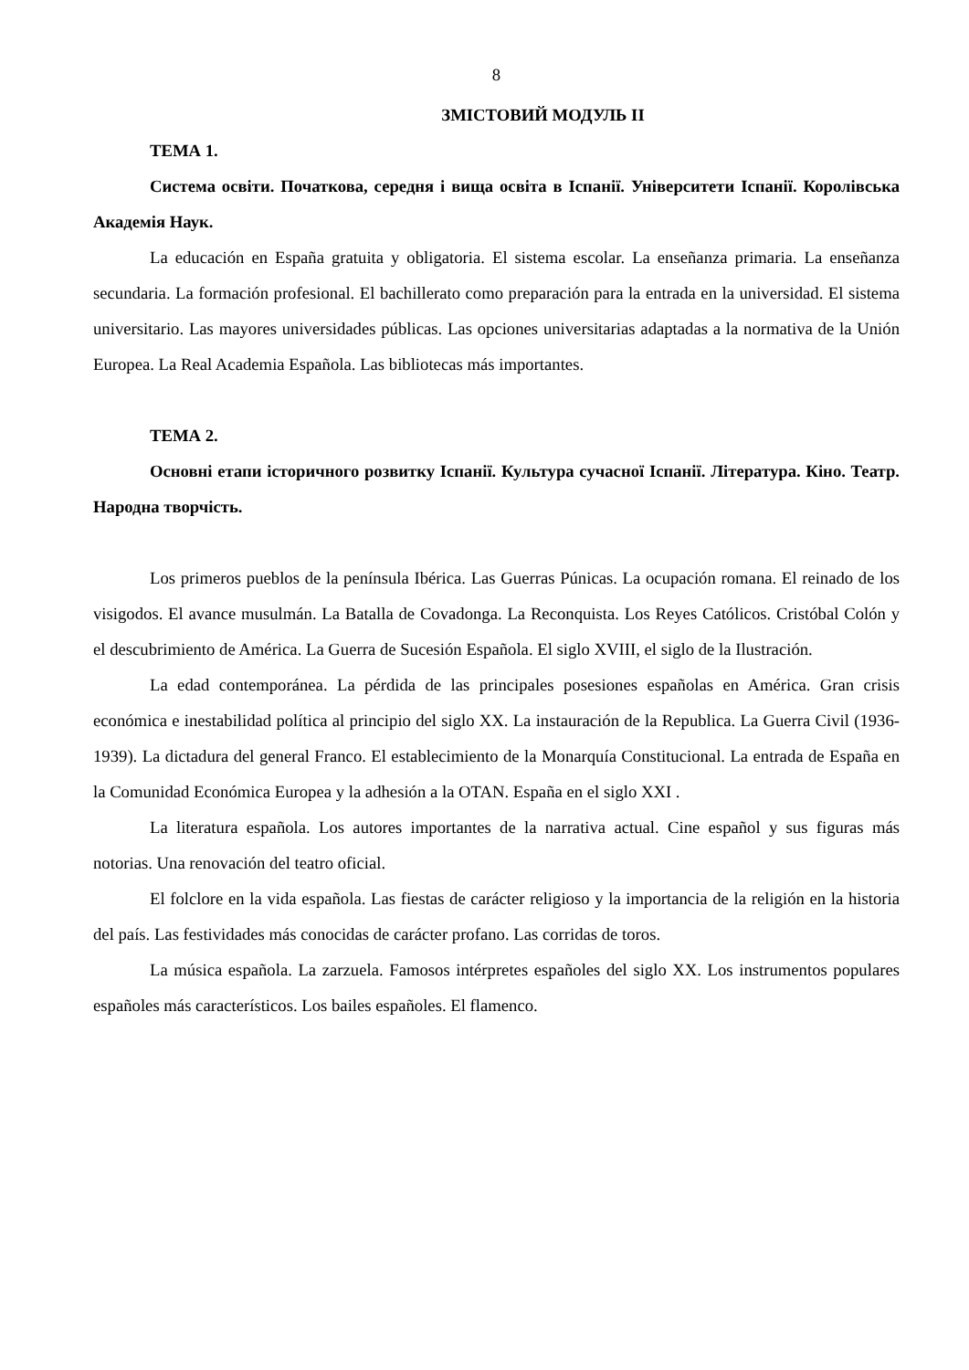8
ЗМІСТОВИЙ МОДУЛЬ ІІ
ТЕМА 1.
Система освіти. Початкова, середня і вища освіта в Іспанії. Університети Іспанії. Королівська Академія Наук.
La educación en España gratuita y obligatoria. El sistema escolar. La enseñanza primaria. La enseñanza secundaria. La formación profesional. El bachillerato como preparación para la entrada en la universidad. El sistema universitario. Las mayores universidades públicas. Las opciones universitarias adaptadas a la normativa de la Unión Europea. La Real Academia Española. Las bibliotecas más importantes.
ТЕМА 2.
Основні етапи історичного розвитку Іспанії. Культура сучасної Іспанії. Література. Кіно. Театр. Народна творчість.
Los primeros pueblos de la península Ibérica. Las Guerras Púnicas. La ocupación romana. El reinado de los visigodos. El avance musulmán. La Batalla de Covadonga. La Reconquista. Los Reyes Católicos. Cristóbal Colón y el descubrimiento de América. La Guerra de Sucesión Española. El siglo XVIII, el siglo de la Ilustración.
La edad contemporánea. La pérdida de las principales posesiones españolas en América. Gran crisis económica e inestabilidad política al principio del siglo XX. La instauración de la Republica. La Guerra Civil (1936-1939). La dictadura del general Franco. El establecimiento de la Monarquía Constitucional. La entrada de España en la Comunidad Económica Europea y la adhesión a la OTAN. España en el siglo XXI .
La literatura española. Los autores importantes de la narrativa actual. Cine español y sus figuras más notorias. Una renovación del teatro oficial.
El folclore en la vida española. Las fiestas de carácter religioso y la importancia de la religión en la historia del país. Las festividades más conocidas de carácter profano. Las corridas de toros.
La música española. La zarzuela. Famosos intérpretes españoles del siglo XX. Los instrumentos populares españoles más característicos. Los bailes españoles. El flamenco.